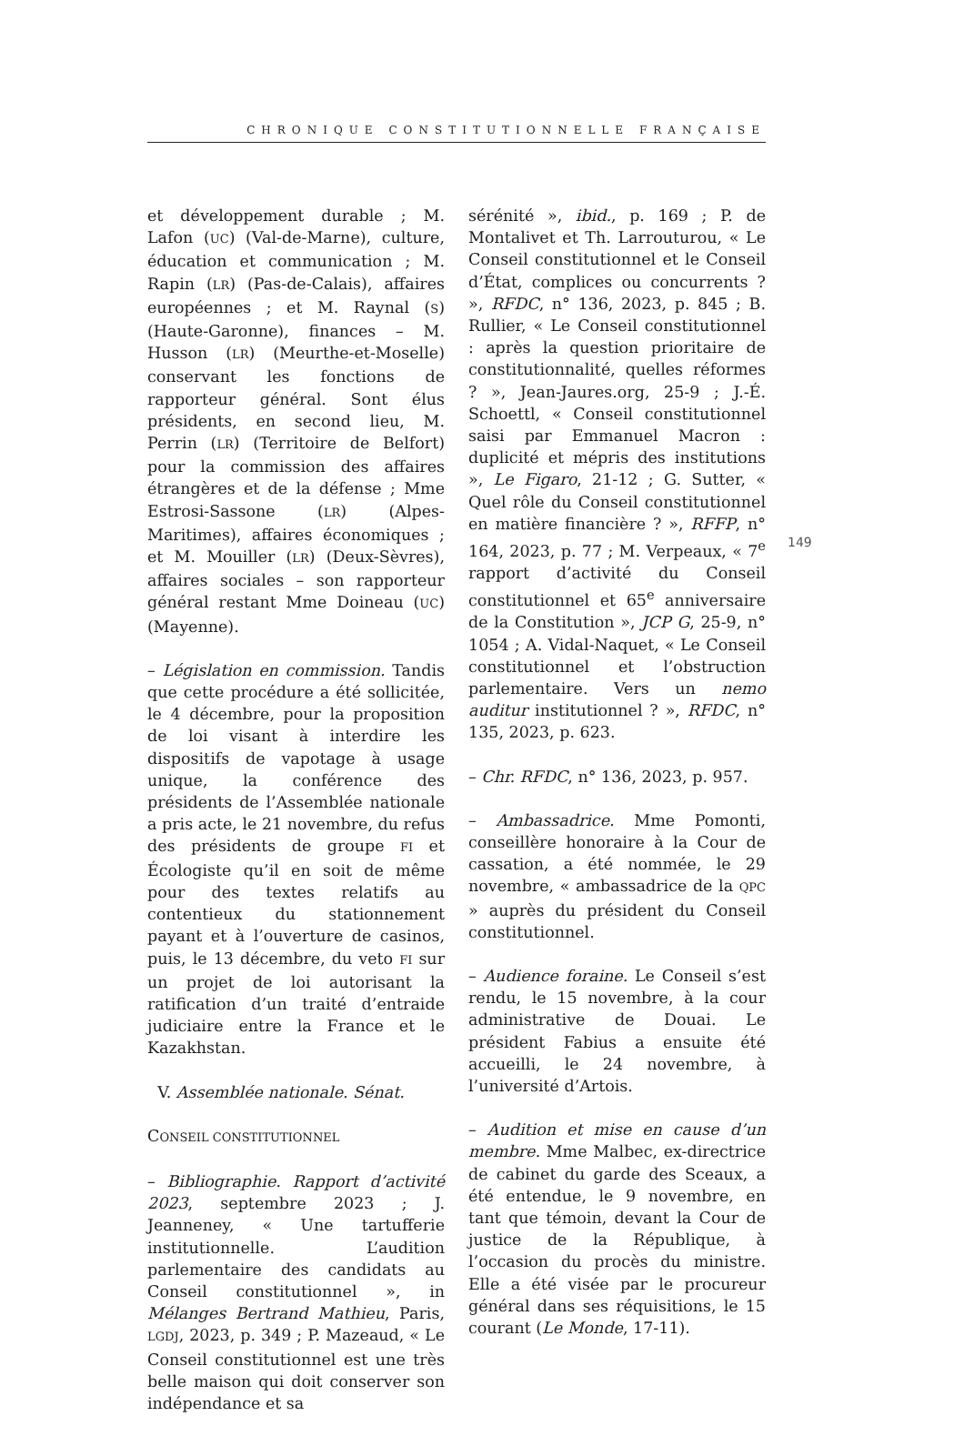CHRONIQUE CONSTITUTIONNELLE FRANÇAISE
et développement durable ; M. Lafon (UC) (Val-de-Marne), culture, éducation et communication ; M. Rapin (LR) (Pas-de-Calais), affaires européennes ; et M. Raynal (S) (Haute-Garonne), finances – M. Husson (LR) (Meurthe-et-Moselle) conservant les fonctions de rapporteur général. Sont élus présidents, en second lieu, M. Perrin (LR) (Territoire de Belfort) pour la commission des affaires étrangères et de la défense ; Mme Estrosi-Sassone (LR) (Alpes-Maritimes), affaires économiques ; et M. Mouiller (LR) (Deux-Sèvres), affaires sociales – son rapporteur général restant Mme Doineau (UC) (Mayenne).
– Législation en commission. Tandis que cette procédure a été sollicitée, le 4 décembre, pour la proposition de loi visant à interdire les dispositifs de vapotage à usage unique, la conférence des présidents de l’Assemblée nationale a pris acte, le 21 novembre, du refus des présidents de groupe FI et Écologiste qu’il en soit de même pour des textes relatifs au contentieux du stationnement payant et à l’ouverture de casinos, puis, le 13 décembre, du veto FI sur un projet de loi autorisant la ratification d’un traité d’entraide judiciaire entre la France et le Kazakhstan.
V. Assemblée nationale. Sénat.
CONSEIL CONSTITUTIONNEL
– Bibliographie. Rapport d’activité 2023, septembre 2023 ; J. Jeanneney, « Une tartufferie institutionnelle. L’audition parlementaire des candidats au Conseil constitutionnel », in Mélanges Bertrand Mathieu, Paris, LGDJ, 2023, p. 349 ; P. Mazeaud, « Le Conseil constitutionnel est une très belle maison qui doit conserver son indépendance et sa
sérénité », ibid., p. 169 ; P. de Montalivet et Th. Larrouturou, « Le Conseil constitutionnel et le Conseil d’État, complices ou concurrents ? », RFDC, n° 136, 2023, p. 845 ; B. Rullier, « Le Conseil constitutionnel : après la question prioritaire de constitutionnalité, quelles réformes ? », Jean-Jaures.org, 25-9 ; J.-É. Schoettl, « Conseil constitutionnel saisi par Emmanuel Macron : duplicité et mépris des institutions », Le Figaro, 21-12 ; G. Sutter, « Quel rôle du Conseil constitutionnel en matière financière ? », RFFP, n° 164, 2023, p. 77 ; M. Verpeaux, « 7<sup>e</sup> rapport d’activité du Conseil constitutionnel et 65<sup>e</sup> anniversaire de la Constitution », JCP G, 25-9, n° 1054 ; A. Vidal-Naquet, « Le Conseil constitutionnel et l’obstruction parlementaire. Vers un nemo auditur institutionnel ? », RFDC, n° 135, 2023, p. 623.
– Chr. RFDC, n° 136, 2023, p. 957.
– Ambassadrice. Mme Pomonti, conseillère honoraire à la Cour de cassation, a été nommée, le 29 novembre, « ambassadrice de la QPC » auprès du président du Conseil constitutionnel.
– Audience foraine. Le Conseil s’est rendu, le 15 novembre, à la cour administrative de Douai. Le président Fabius a ensuite été accueilli, le 24 novembre, à l’université d’Artois.
– Audition et mise en cause d’un membre. Mme Malbec, ex-directrice de cabinet du garde des Sceaux, a été entendue, le 9 novembre, en tant que témoin, devant la Cour de justice de la République, à l’occasion du procès du ministre. Elle a été visée par le procureur général dans ses réquisitions, le 15 courant (Le Monde, 17-11).
149